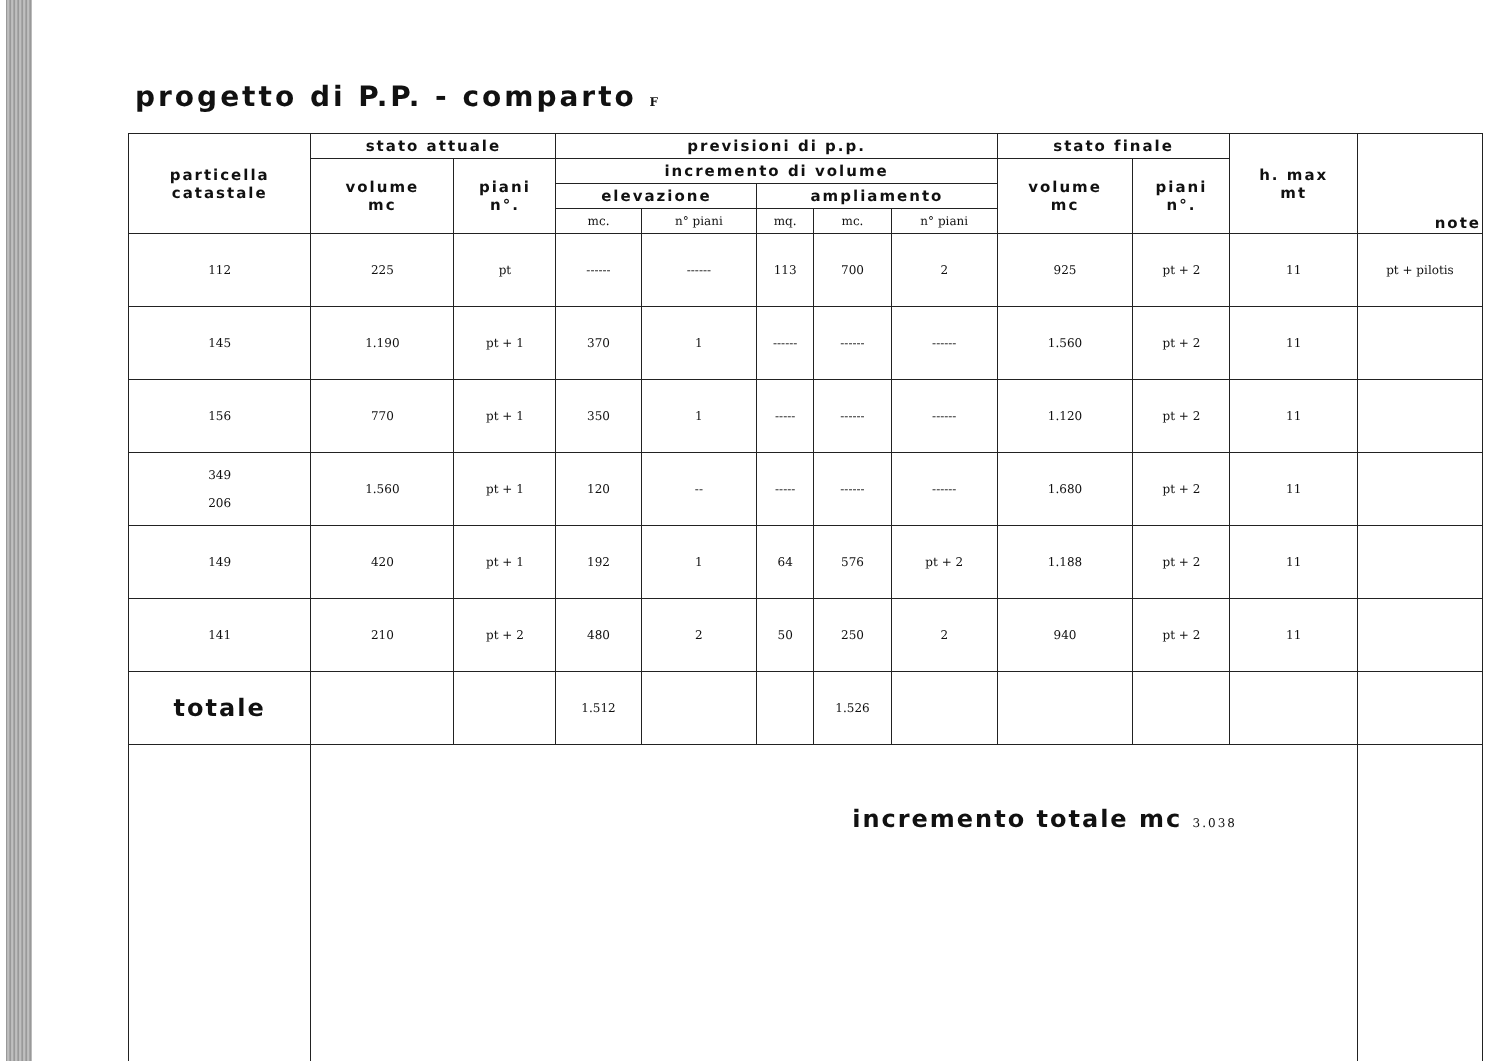progetto di P.P. - comparto F
| particella catastale | stato attuale | | previsioni di p.p. | | | | | stato finale | | h. max mt | note |
| --- | --- | --- | --- | --- | --- | --- | --- | --- | --- | --- | --- |
| | volume mc | piani n°. | incremento di volume | | | | | volume mc | piani n°. | | |
| | | | elevazione | | ampliamento | | | | | | |
| | | | mc. | n° piani | mq. | mc. | n° piani | | | | |
| 112 | 225 | pt | ------ | ------ | 113 | 700 | 2 | 925 | pt + 2 | 11 | pt + pilotis |
| 145 | 1.190 | pt + 1 | 370 | 1 | ------ | ------ | ------ | 1.560 | pt + 2 | 11 | |
| 156 | 770 | pt + 1 | 350 | 1 | ----- | ------ | ------ | 1.120 | pt + 2 | 11 | |
| 349 206 | 1.560 | pt + 1 | 120 | -- | ----- | ------ | ------ | 1.680 | pt + 2 | 11 | |
| 149 | 420 | pt + 1 | 192 | 1 | 64 | 576 | pt + 2 | 1.188 | pt + 2 | 11 | |
| 141 | 210 | pt + 2 | 480 | 2 | 50 | 250 | 2 | 940 | pt + 2 | 11 | |
| totale | | | 1.512 | | | 1.526 | | | | | |
| | incremento totale mc 3.038 | | | | | | | | | | |